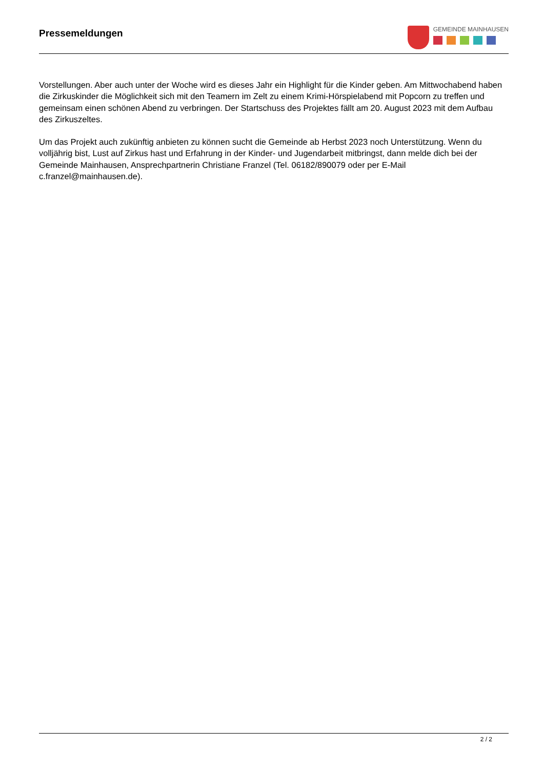Pressemeldungen
GEMEINDE MAINHAUSEN
Vorstellungen. Aber auch unter der Woche wird es dieses Jahr ein Highlight für die Kinder geben. Am Mittwochabend haben die Zirkuskinder die Möglichkeit sich mit den Teamern im Zelt zu einem Krimi-Hörspielabend mit Popcorn zu treffen und gemeinsam einen schönen Abend zu verbringen. Der Startschuss des Projektes fällt am 20. August 2023 mit dem Aufbau des Zirkuszeltes.
Um das Projekt auch zukünftig anbieten zu können sucht die Gemeinde ab Herbst 2023 noch Unterstützung. Wenn du volljährig bist, Lust auf Zirkus hast und Erfahrung in der Kinder- und Jugendarbeit mitbringst, dann melde dich bei der Gemeinde Mainhausen, Ansprechpartnerin Christiane Franzel (Tel. 06182/890079 oder per E-Mail c.franzel@mainhausen.de).
2 / 2